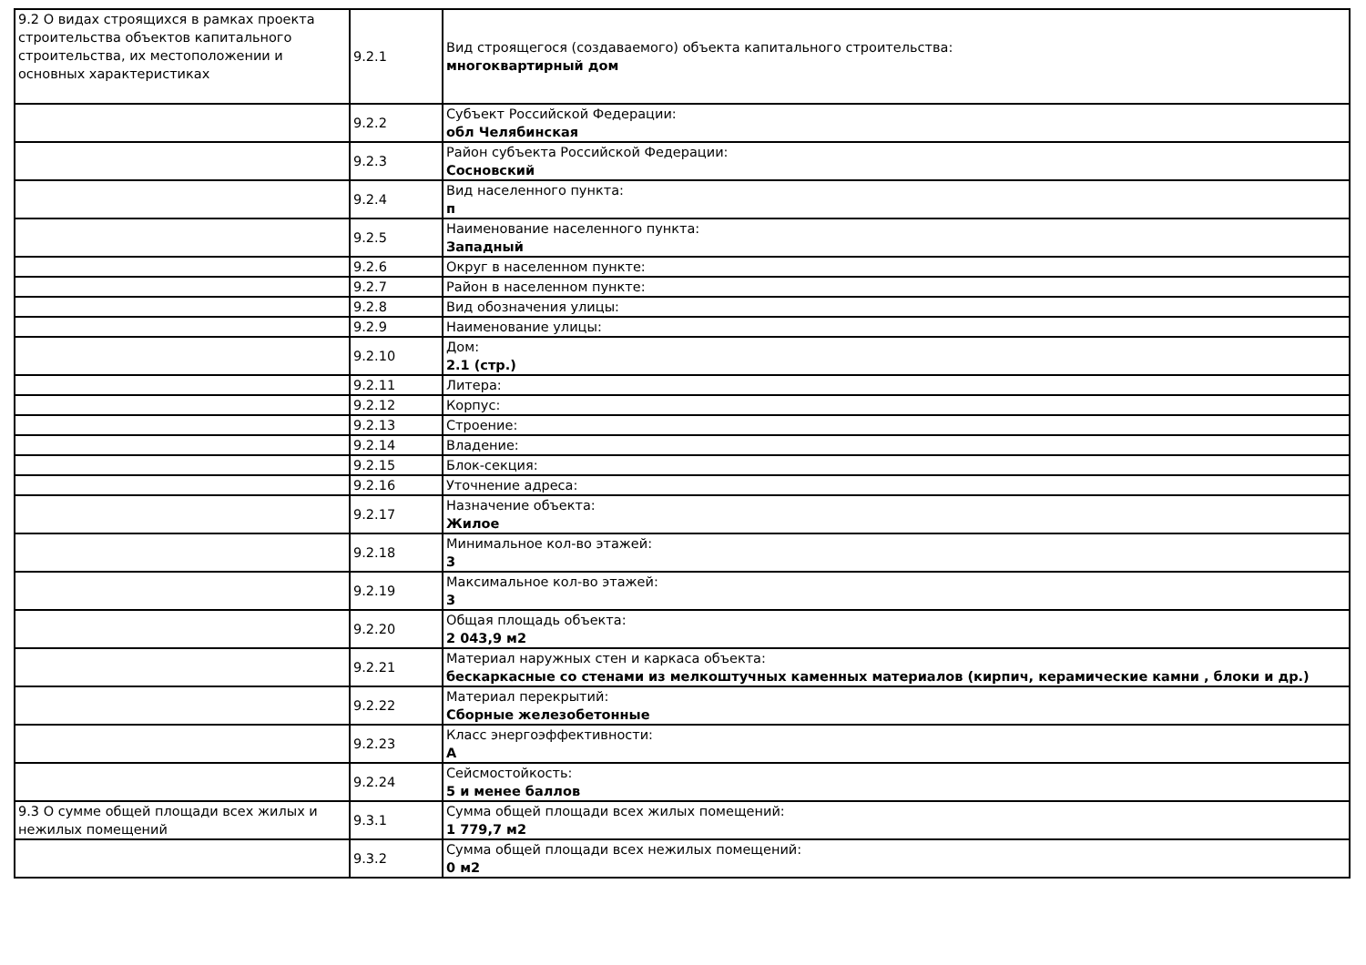| 9.2 О видах строящихся в рамках проекта строительства объектов капитального строительства, их местоположении и основных характеристиках | 9.2.1 | Вид строящегося (создаваемого) объекта капитального строительства: многоквартирный дом |
| | 9.2.2 | Субъект Российской Федерации: обл Челябинская |
| | 9.2.3 | Район субъекта Российской Федерации: Сосновский |
| | 9.2.4 | Вид населенного пункта: п |
| | 9.2.5 | Наименование населенного пункта: Западный |
| | 9.2.6 | Округ в населенном пункте: |
| | 9.2.7 | Район в населенном пункте: |
| | 9.2.8 | Вид обозначения улицы: |
| | 9.2.9 | Наименование улицы: |
| | 9.2.10 | Дом: 2.1 (стр.) |
| | 9.2.11 | Литера: |
| | 9.2.12 | Корпус: |
| | 9.2.13 | Строение: |
| | 9.2.14 | Владение: |
| | 9.2.15 | Блок-секция: |
| | 9.2.16 | Уточнение адреса: |
| | 9.2.17 | Назначение объекта: Жилое |
| | 9.2.18 | Минимальное кол-во этажей: 3 |
| | 9.2.19 | Максимальное кол-во этажей: 3 |
| | 9.2.20 | Общая площадь объекта: 2 043,9 м2 |
| | 9.2.21 | Материал наружных стен и каркаса объекта: бескаркасные со стенами из мелкоштучных каменных материалов (кирпич, керамические камни , блоки и др.) |
| | 9.2.22 | Материал перекрытий: Сборные железобетонные |
| | 9.2.23 | Класс энергоэффективности: A |
| | 9.2.24 | Сейсмостойкость: 5 и менее баллов |
| 9.3 О сумме общей площади всех жилых и нежилых помещений | 9.3.1 | Сумма общей площади всех жилых помещений: 1 779,7 м2 |
| | 9.3.2 | Сумма общей площади всех нежилых помещений: 0 м2 |